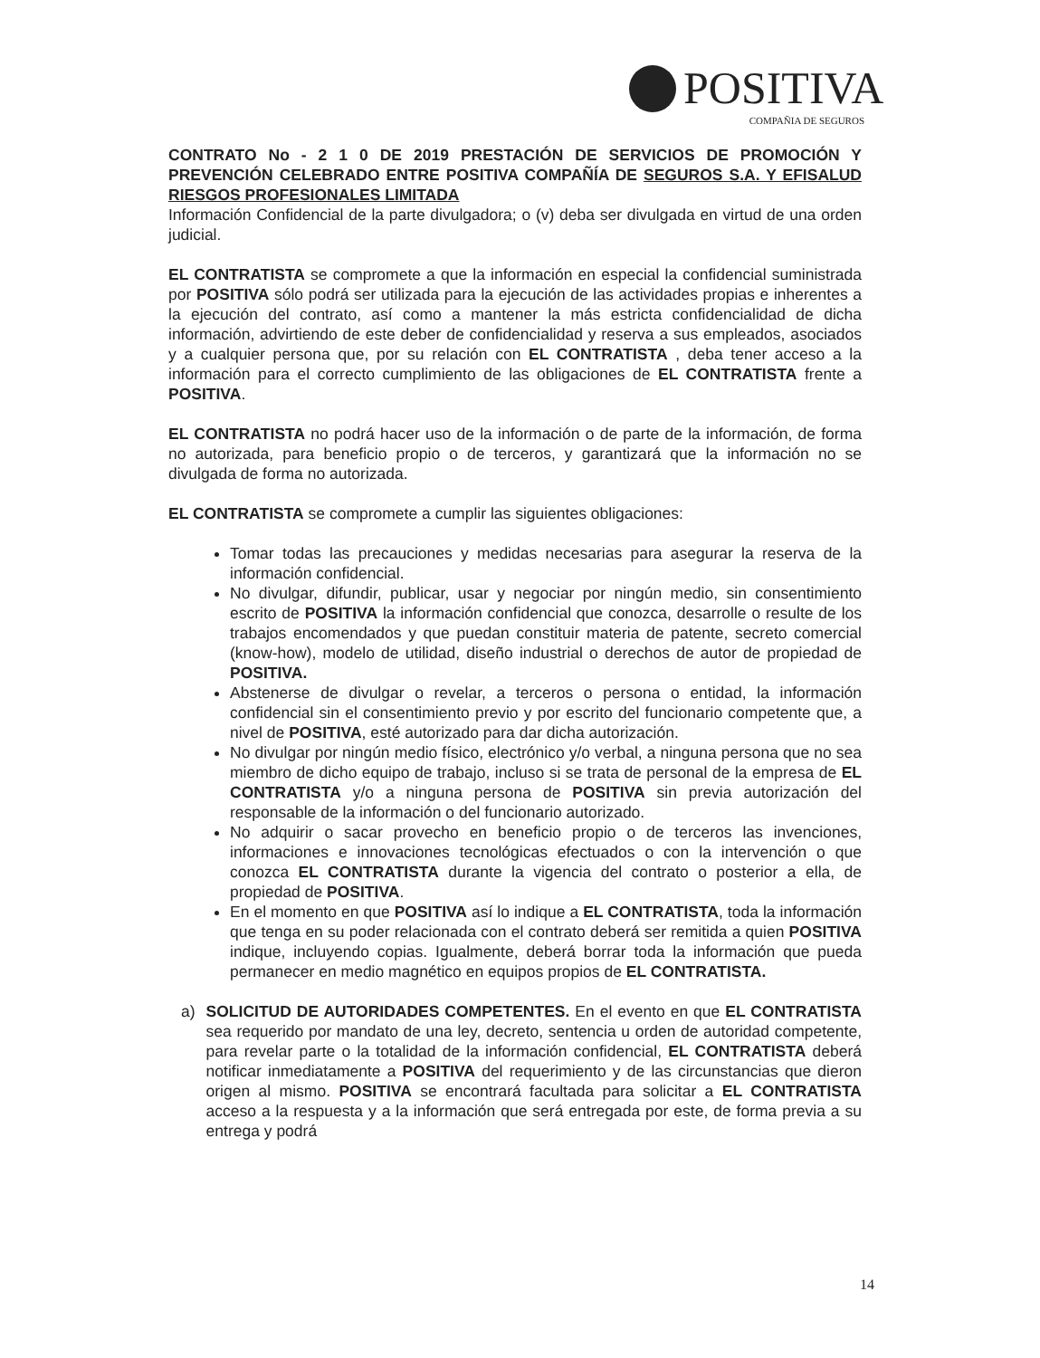POSITIVA
COMPAÑIA DE SEGUROS
CONTRATO No - 2 1 0 DE 2019 PRESTACIÓN DE SERVICIOS DE PROMOCIÓN Y PREVENCIÓN CELEBRADO ENTRE POSITIVA COMPAÑÍA DE SEGUROS S.A. Y EFISALUD RIESGOS PROFESIONALES LIMITADA
Información Confidencial de la parte divulgadora; o (v) deba ser divulgada en virtud de una orden judicial.
EL CONTRATISTA se compromete a que la información en especial la confidencial suministrada por POSITIVA sólo podrá ser utilizada para la ejecución de las actividades propias e inherentes a la ejecución del contrato, así como a mantener la más estricta confidencialidad de dicha información, advirtiendo de este deber de confidencialidad y reserva a sus empleados, asociados y a cualquier persona que, por su relación con EL CONTRATISTA , deba tener acceso a la información para el correcto cumplimiento de las obligaciones de EL CONTRATISTA frente a POSITIVA.
EL CONTRATISTA no podrá hacer uso de la información o de parte de la información, de forma no autorizada, para beneficio propio o de terceros, y garantizará que la información no se divulgada de forma no autorizada.
EL CONTRATISTA se compromete a cumplir las siguientes obligaciones:
Tomar todas las precauciones y medidas necesarias para asegurar la reserva de la información confidencial.
No divulgar, difundir, publicar, usar y negociar por ningún medio, sin consentimiento escrito de POSITIVA la información confidencial que conozca, desarrolle o resulte de los trabajos encomendados y que puedan constituir materia de patente, secreto comercial (know-how), modelo de utilidad, diseño industrial o derechos de autor de propiedad de POSITIVA.
Abstenerse de divulgar o revelar, a terceros o persona o entidad, la información confidencial sin el consentimiento previo y por escrito del funcionario competente que, a nivel de POSITIVA, esté autorizado para dar dicha autorización.
No divulgar por ningún medio físico, electrónico y/o verbal, a ninguna persona que no sea miembro de dicho equipo de trabajo, incluso si se trata de personal de la empresa de EL CONTRATISTA y/o a ninguna persona de POSITIVA sin previa autorización del responsable de la información o del funcionario autorizado.
No adquirir o sacar provecho en beneficio propio o de terceros las invenciones, informaciones e innovaciones tecnológicas efectuados o con la intervención o que conozca EL CONTRATISTA durante la vigencia del contrato o posterior a ella, de propiedad de POSITIVA.
En el momento en que POSITIVA así lo indique a EL CONTRATISTA, toda la información que tenga en su poder relacionada con el contrato deberá ser remitida a quien POSITIVA indique, incluyendo copias. Igualmente, deberá borrar toda la información que pueda permanecer en medio magnético en equipos propios de EL CONTRATISTA.
a) SOLICITUD DE AUTORIDADES COMPETENTES. En el evento en que EL CONTRATISTA sea requerido por mandato de una ley, decreto, sentencia u orden de autoridad competente, para revelar parte o la totalidad de la información confidencial, EL CONTRATISTA deberá notificar inmediatamente a POSITIVA del requerimiento y de las circunstancias que dieron origen al mismo. POSITIVA se encontrará facultada para solicitar a EL CONTRATISTA acceso a la respuesta y a la información que será entregada por este, de forma previa a su entrega y podrá
14